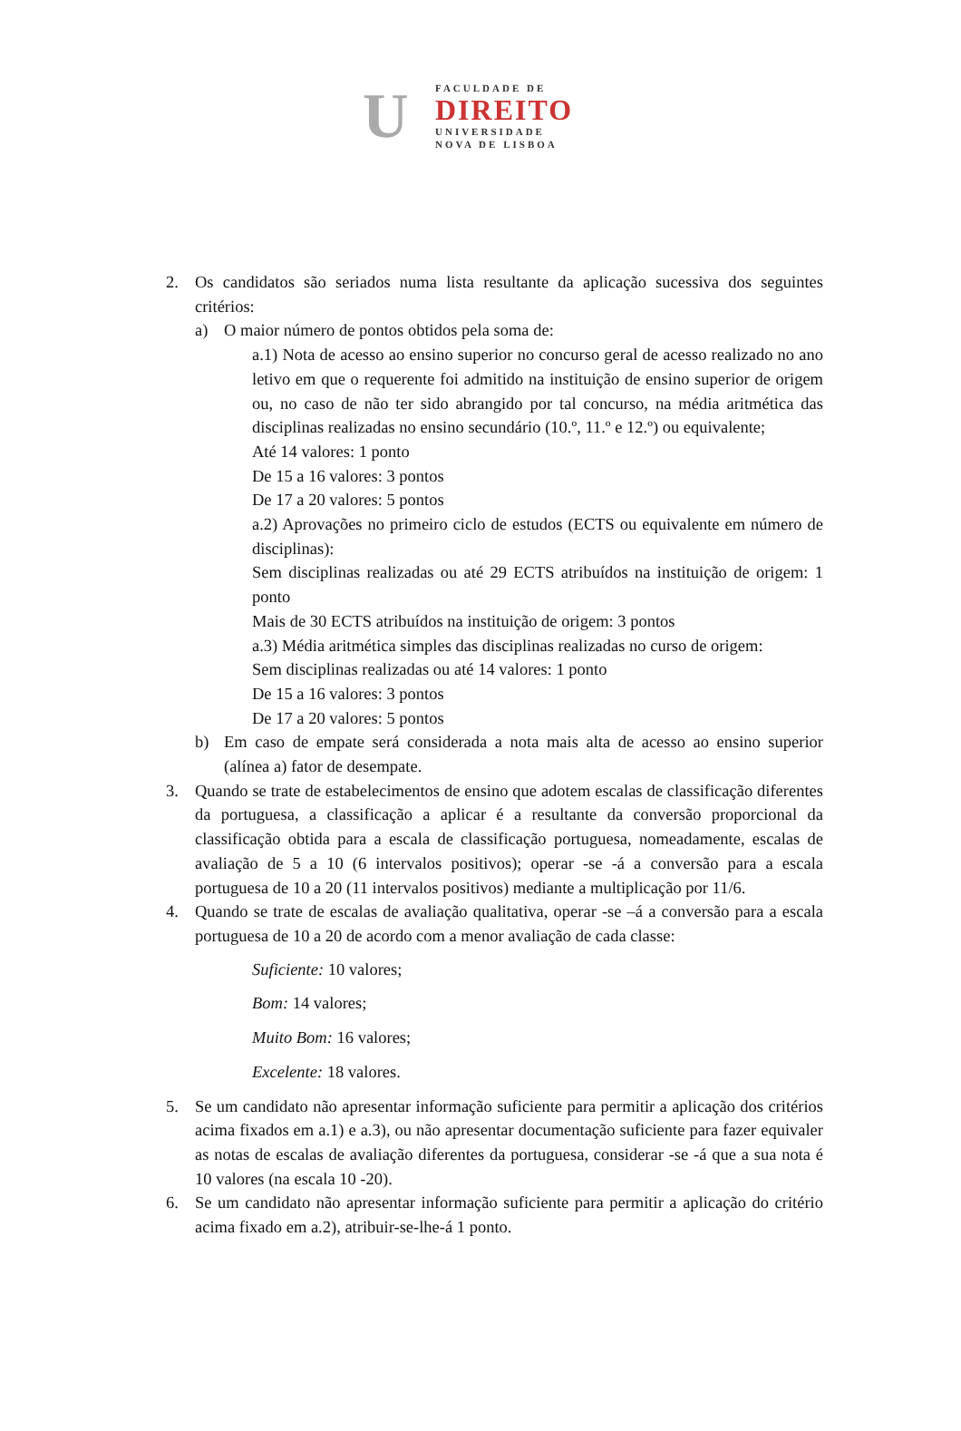U
FACULDADE DE
DIREITO
UNIVERSIDADE
NOVA DE LISBOA
2. Os candidatos são seriados numa lista resultante da aplicação sucessiva dos seguintes critérios:
a) O maior número de pontos obtidos pela soma de:
a.1) Nota de acesso ao ensino superior no concurso geral de acesso realizado no ano letivo em que o requerente foi admitido na instituição de ensino superior de origem ou, no caso de não ter sido abrangido por tal concurso, na média aritmética das disciplinas realizadas no ensino secundário (10.º, 11.º e 12.º) ou equivalente;
Até 14 valores: 1 ponto
De 15 a 16 valores: 3 pontos
De 17 a 20 valores: 5 pontos
a.2) Aprovações no primeiro ciclo de estudos (ECTS ou equivalente em número de disciplinas):
Sem disciplinas realizadas ou até 29 ECTS atribuídos na instituição de origem: 1 ponto
Mais de 30 ECTS atribuídos na instituição de origem: 3 pontos
a.3) Média aritmética simples das disciplinas realizadas no curso de origem:
Sem disciplinas realizadas ou até 14 valores: 1 ponto
De 15 a 16 valores: 3 pontos
De 17 a 20 valores: 5 pontos
b) Em caso de empate será considerada a nota mais alta de acesso ao ensino superior (alínea a) fator de desempate.
3. Quando se trate de estabelecimentos de ensino que adotem escalas de classificação diferentes da portuguesa, a classificação a aplicar é a resultante da conversão proporcional da classificação obtida para a escala de classificação portuguesa, nomeadamente, escalas de avaliação de 5 a 10 (6 intervalos positivos); operar -se -á a conversão para a escala portuguesa de 10 a 20 (11 intervalos positivos) mediante a multiplicação por 11/6.
4. Quando se trate de escalas de avaliação qualitativa, operar -se –á a conversão para a escala portuguesa de 10 a 20 de acordo com a menor avaliação de cada classe:
Suficiente: 10 valores;
Bom: 14 valores;
Muito Bom: 16 valores;
Excelente: 18 valores.
5. Se um candidato não apresentar informação suficiente para permitir a aplicação dos critérios acima fixados em a.1) e a.3), ou não apresentar documentação suficiente para fazer equivaler as notas de escalas de avaliação diferentes da portuguesa, considerar -se -á que a sua nota é 10 valores (na escala 10 -20).
6. Se um candidato não apresentar informação suficiente para permitir a aplicação do critério acima fixado em a.2), atribuir-se-lhe-á 1 ponto.